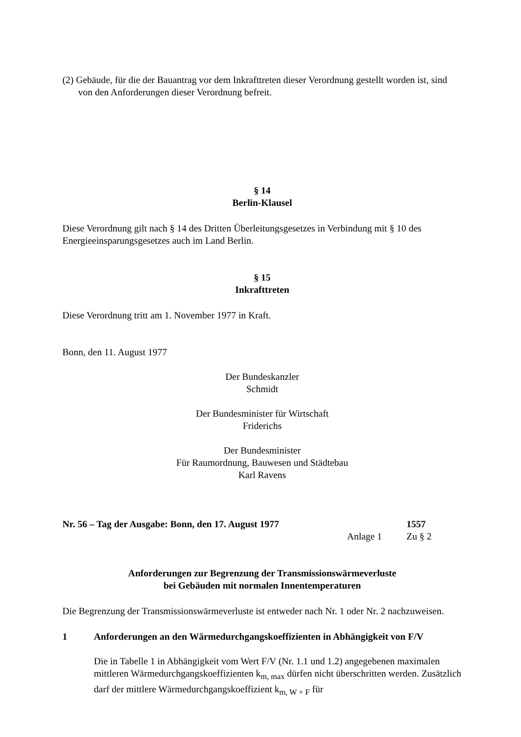(2) Gebäude, für die der Bauantrag vor dem Inkrafttreten dieser Verordnung gestellt worden ist, sind von den Anforderungen dieser Verordnung befreit.
§ 14
Berlin-Klausel
Diese Verordnung gilt nach § 14 des Dritten Überleitungsgesetzes in Verbindung mit § 10 des Energieeinsparungsgesetzes auch im Land Berlin.
§ 15
Inkrafttreten
Diese Verordnung tritt am 1. November 1977 in Kraft.
Bonn, den 11. August 1977
Der Bundeskanzler
Schmidt
Der Bundesminister für Wirtschaft
Friderichs
Der Bundesminister
Für Raumordnung, Bauwesen und Städtebau
Karl Ravens
Nr. 56 – Tag der Ausgabe: Bonn, den 17. August 1977 1557
Anlage 1 Zu § 2
Anforderungen zur Begrenzung der Transmissionswärmeverluste
bei Gebäuden mit normalen Innentemperaturen
Die Begrenzung der Transmissionswärmeverluste ist entweder nach Nr. 1 oder Nr. 2 nachzuweisen.
1 Anforderungen an den Wärmedurchgangskoeffizienten in Abhängigkeit von F/V
Die in Tabelle 1 in Abhängigkeit vom Wert F/V (Nr. 1.1 und 1.2) angegebenen maximalen mittleren Wärmedurchgangskoeffizienten k<sub>m, max</sub> dürfen nicht überschritten werden. Zusätzlich darf der mittlere Wärmedurchgangskoeffizient k<sub>m, W + F</sub> für